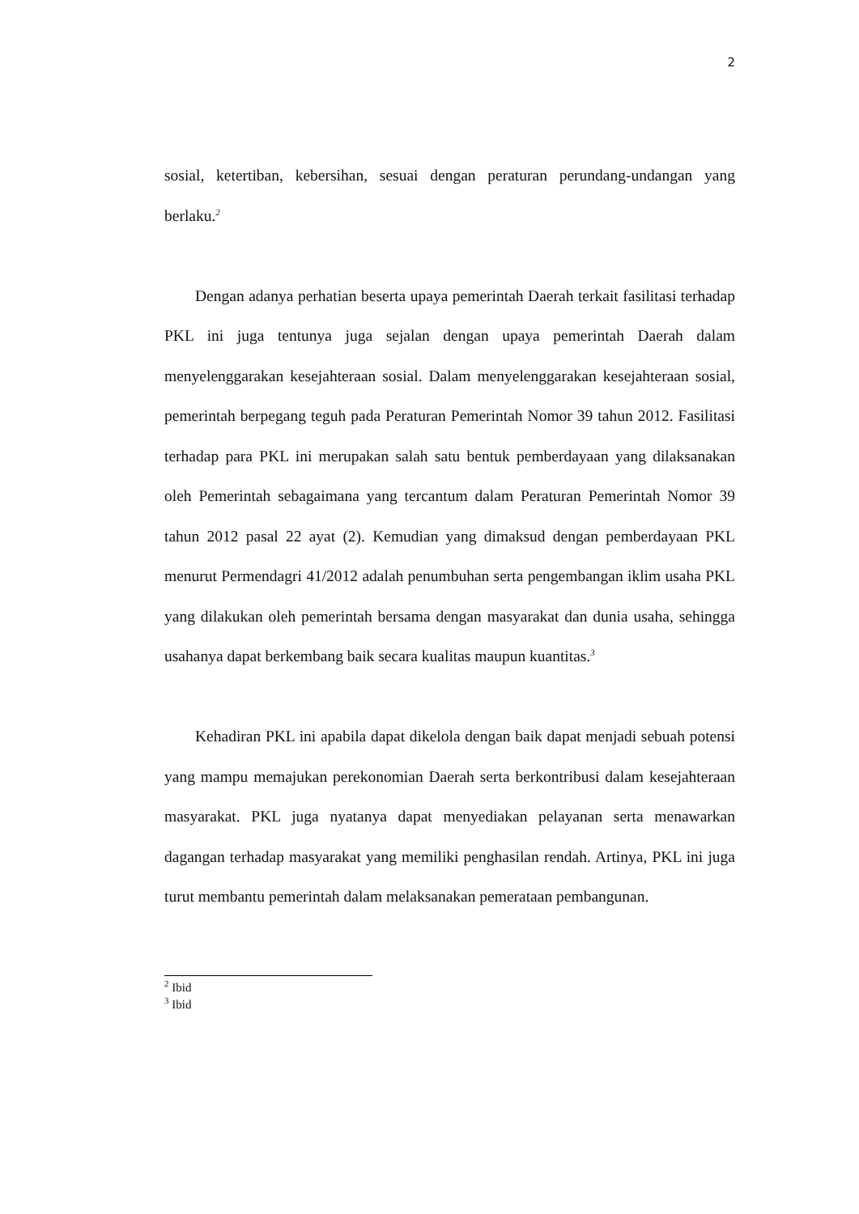2
sosial, ketertiban, kebersihan, sesuai dengan peraturan perundang-undangan yang berlaku.<sup>2</sup>
Dengan adanya perhatian beserta upaya pemerintah Daerah terkait fasilitasi terhadap PKL ini juga tentunya juga sejalan dengan upaya pemerintah Daerah dalam menyelenggarakan kesejahteraan sosial. Dalam menyelenggarakan kesejahteraan sosial, pemerintah berpegang teguh pada Peraturan Pemerintah Nomor 39 tahun 2012. Fasilitasi terhadap para PKL ini merupakan salah satu bentuk pemberdayaan yang dilaksanakan oleh Pemerintah sebagaimana yang tercantum dalam Peraturan Pemerintah Nomor 39 tahun 2012 pasal 22 ayat (2). Kemudian yang dimaksud dengan pemberdayaan PKL menurut Permendagri 41/2012 adalah penumbuhan serta pengembangan iklim usaha PKL yang dilakukan oleh pemerintah bersama dengan masyarakat dan dunia usaha, sehingga usahanya dapat berkembang baik secara kualitas maupun kuantitas.<sup>3</sup>
Kehadiran PKL ini apabila dapat dikelola dengan baik dapat menjadi sebuah potensi yang mampu memajukan perekonomian Daerah serta berkontribusi dalam kesejahteraan masyarakat. PKL juga nyatanya dapat menyediakan pelayanan serta menawarkan dagangan terhadap masyarakat yang memiliki penghasilan rendah. Artinya, PKL ini juga turut membantu pemerintah dalam melaksanakan pemerataan pembangunan.
<sup>2</sup> Ibid
<sup>3</sup> Ibid